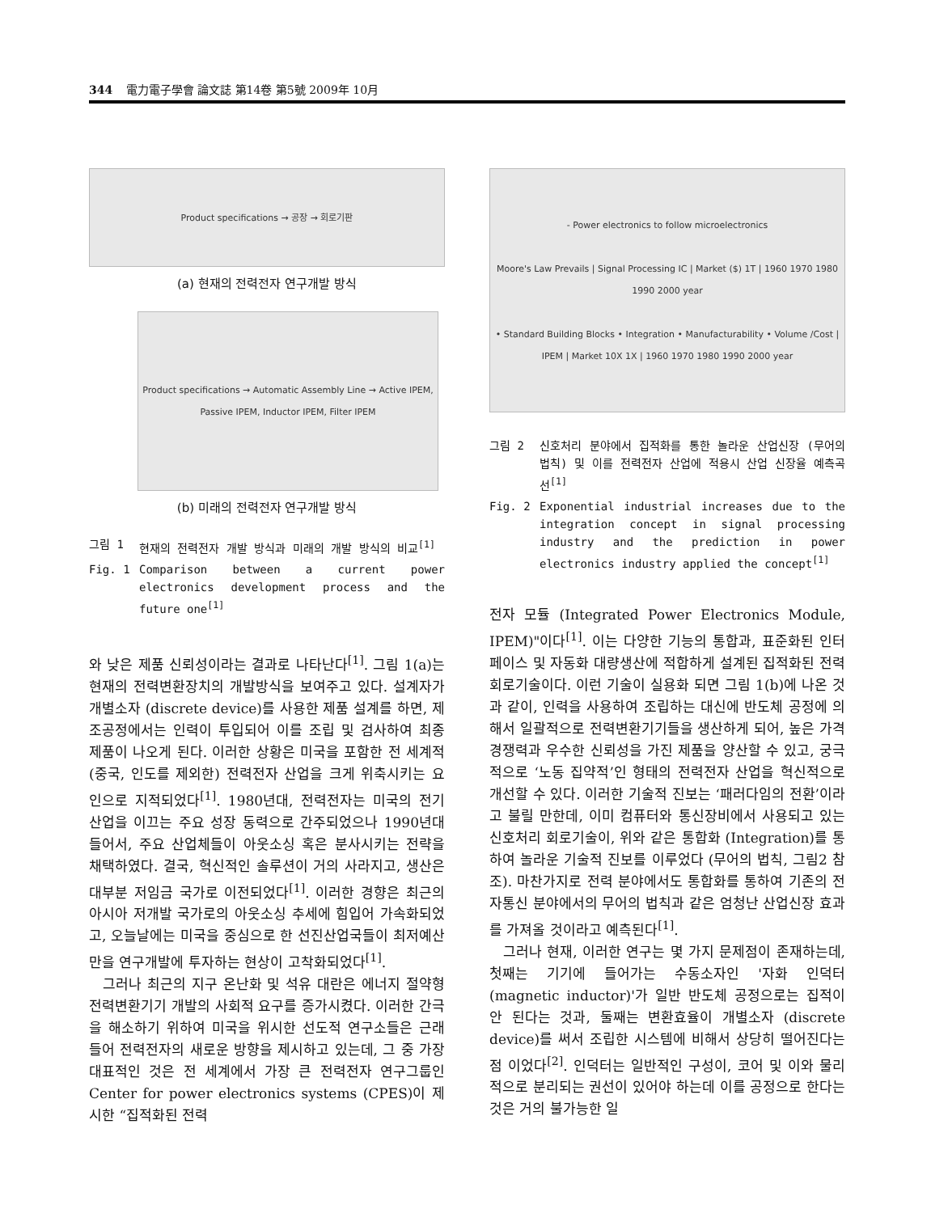344 電力電子學會 論文誌 第14卷 第5號 2009年 10月
Product specifications → 공장 → 회로기판
(a) 현재의 전력전자 연구개발 방식
Product specifications → Automatic Assembly Line → Active IPEM, Passive IPEM, Inductor IPEM, Filter IPEM
(b) 미래의 전력전자 연구개발 방식
그림 1 현재의 전력전자 개발 방식과 미래의 개발 방식의 비교<sup>[1]</sup>
Fig. 1 Comparison between a current power electronics development process and the future one<sup>[1]</sup>
와 낮은 제품 신뢰성이라는 결과로 나타난다<sup>[1]</sup>. 그림 1(a)는 현재의 전력변환장치의 개발방식을 보여주고 있다. 설계자가 개별소자 (discrete device)를 사용한 제품 설계를 하면, 제조공정에서는 인력이 투입되어 이를 조립 및 검사하여 최종 제품이 나오게 된다. 이러한 상황은 미국을 포함한 전 세계적 (중국, 인도를 제외한) 전력전자 산업을 크게 위축시키는 요인으로 지적되었다<sup>[1]</sup>. 1980년대, 전력전자는 미국의 전기 산업을 이끄는 주요 성장 동력으로 간주되었으나 1990년대 들어서, 주요 산업체들이 아웃소싱 혹은 분사시키는 전략을 채택하였다. 결국, 혁신적인 솔루션이 거의 사라지고, 생산은 대부분 저임금 국가로 이전되었다<sup>[1]</sup>. 이러한 경향은 최근의 아시아 저개발 국가로의 아웃소싱 추세에 힘입어 가속화되었고, 오늘날에는 미국을 중심으로 한 선진산업국들이 최저예산만을 연구개발에 투자하는 현상이 고착화되었다<sup>[1]</sup>.
그러나 최근의 지구 온난화 및 석유 대란은 에너지 절약형 전력변환기기 개발의 사회적 요구를 증가시켰다. 이러한 간극을 해소하기 위하여 미국을 위시한 선도적 연구소들은 근래 들어 전력전자의 새로운 방향을 제시하고 있는데, 그 중 가장 대표적인 것은 전 세계에서 가장 큰 전력전자 연구그룹인 Center for power electronics systems (CPES)이 제시한 “집적화된 전력
- Power electronics to follow microelectronics
Moore's Law Prevails | Signal Processing IC | Market ($) 1T | 1960 1970 1980 1990 2000 year
• Standard Building Blocks • Integration • Manufacturability • Volume /Cost | IPEM | Market 10X 1X | 1960 1970 1980 1990 2000 year
그림 2 신호처리 분야에서 집적화를 통한 놀라운 산업신장 (무어의 법칙) 및 이를 전력전자 산업에 적용시 산업 신장율 예측곡선<sup>[1]</sup>
Fig. 2 Exponential industrial increases due to the integration concept in signal processing industry and the prediction in power electronics industry applied the concept<sup>[1]</sup>
전자 모듈 (Integrated Power Electronics Module, IPEM)"이다<sup>[1]</sup>. 이는 다양한 기능의 통합과, 표준화된 인터페이스 및 자동화 대량생산에 적합하게 설계된 집적화된 전력 회로기술이다. 이런 기술이 실용화 되면 그림 1(b)에 나온 것과 같이, 인력을 사용하여 조립하는 대신에 반도체 공정에 의해서 일괄적으로 전력변환기기들을 생산하게 되어, 높은 가격 경쟁력과 우수한 신뢰성을 가진 제품을 양산할 수 있고, 궁극적으로 ‘노동 집약적’인 형태의 전력전자 산업을 혁신적으로 개선할 수 있다. 이러한 기술적 진보는 ‘패러다임의 전환’이라고 불릴 만한데, 이미 컴퓨터와 통신장비에서 사용되고 있는 신호처리 회로기술이, 위와 같은 통합화 (Integration)를 통하여 놀라운 기술적 진보를 이루었다 (무어의 법칙, 그림2 참조). 마찬가지로 전력 분야에서도 통합화를 통하여 기존의 전자통신 분야에서의 무어의 법칙과 같은 엄청난 산업신장 효과를 가져올 것이라고 예측된다<sup>[1]</sup>.
그러나 현재, 이러한 연구는 몇 가지 문제점이 존재하는데, 첫째는 기기에 들어가는 수동소자인 '자화 인덕터 (magnetic inductor)'가 일반 반도체 공정으로는 집적이 안 된다는 것과, 둘째는 변환효율이 개별소자 (discrete device)를 써서 조립한 시스템에 비해서 상당히 떨어진다는 점 이었다<sup>[2]</sup>. 인덕터는 일반적인 구성이, 코어 및 이와 물리적으로 분리되는 권선이 있어야 하는데 이를 공정으로 한다는 것은 거의 불가능한 일